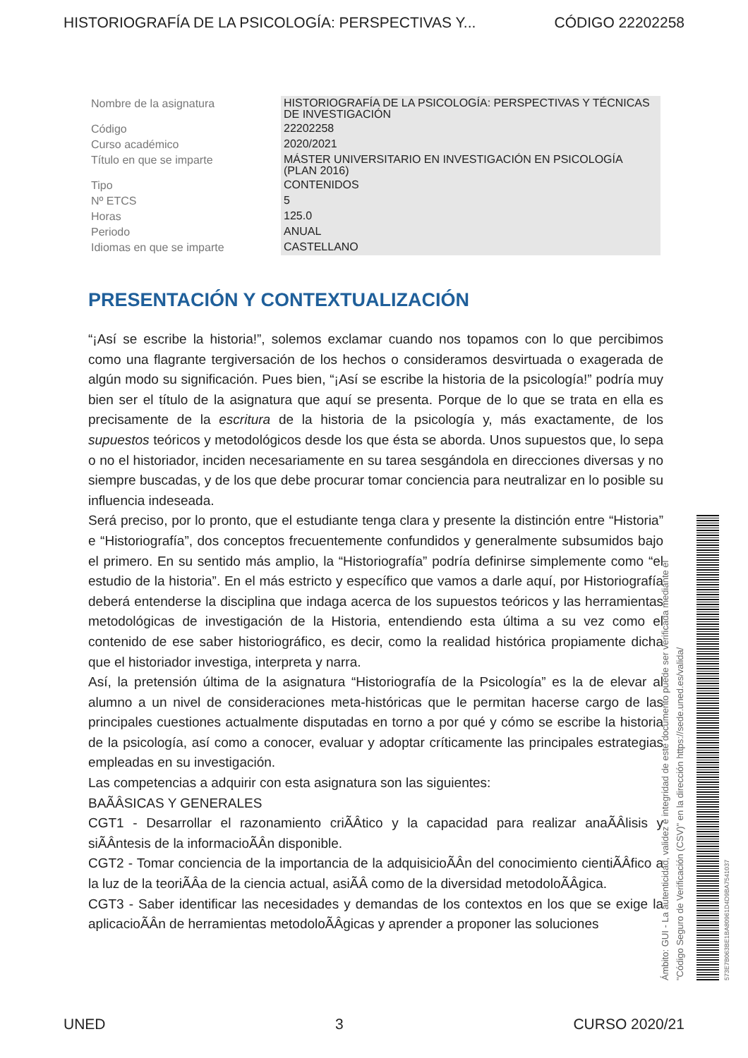HISTORIOGRAFÍA DE LA PSICOLOGÍA: PERSPECTIVAS Y... CÓDIGO 22202258
| Nombre de la asignatura | HISTORIOGRAFÍA DE LA PSICOLOGÍA: PERSPECTIVAS Y TÉCNICAS DE INVESTIGACIÓN |
| Código | 22202258 |
| Curso académico | 2020/2021 |
| Título en que se imparte | MÁSTER UNIVERSITARIO EN INVESTIGACIÓN EN PSICOLOGÍA (PLAN 2016) |
| Tipo | CONTENIDOS |
| Nº ETCS | 5 |
| Horas | 125.0 |
| Periodo | ANUAL |
| Idiomas en que se imparte | CASTELLANO |
PRESENTACIÓN Y CONTEXTUALIZACIÓN
“¡Así se escribe la historia!”, solemos exclamar cuando nos topamos con lo que percibimos como una flagrante tergiversación de los hechos o consideramos desvirtuada o exagerada de algún modo su significación. Pues bien, “¡Así se escribe la historia de la psicología!” podría muy bien ser el título de la asignatura que aquí se presenta. Porque de lo que se trata en ella es precisamente de la escritura de la historia de la psicología y, más exactamente, de los supuestos teóricos y metodológicos desde los que ésta se aborda. Unos supuestos que, lo sepa o no el historiador, inciden necesariamente en su tarea sesgándola en direcciones diversas y no siempre buscadas, y de los que debe procurar tomar conciencia para neutralizar en lo posible su influencia indeseada.
Será preciso, por lo pronto, que el estudiante tenga clara y presente la distinción entre “Historia” e “Historiografía”, dos conceptos frecuentemente confundidos y generalmente subsumidos bajo el primero. En su sentido más amplio, la “Historiografía” podría definirse simplemente como “el estudio de la historia”. En el más estricto y específico que vamos a darle aquí, por Historiografía deberá entenderse la disciplina que indaga acerca de los supuestos teóricos y las herramientas metodológicas de investigación de la Historia, entendiendo esta última a su vez como el contenido de ese saber historiográfico, es decir, como la realidad histórica propiamente dicha que el historiador investiga, interpreta y narra.
Así, la pretensión última de la asignatura “Historiografía de la Psicología” es la de elevar al alumno a un nivel de consideraciones meta-históricas que le permitan hacerse cargo de las principales cuestiones actualmente disputadas en torno a por qué y cómo se escribe la historia de la psicología, así como a conocer, evaluar y adoptar críticamente las principales estrategias empleadas en su investigación.
Las competencias a adquirir con esta asignatura son las siguientes:
BAÃÂSICAS Y GENERALES
CGT1 - Desarrollar el razonamiento criÃÂtico y la capacidad para realizar anaÃÂlisis y siÃÂntesis de la informacioÃÂn disponible.
CGT2 - Tomar conciencia de la importancia de la adquisicioÃÂn del conocimiento cientiÃÂfico a la luz de la teoriÃÂa de la ciencia actual, asiÃÂ como de la diversidad metodoloÃÂgica.
CGT3 - Saber identificar las necesidades y demandas de los contextos en los que se exige la aplicacioÃÂn de herramientas metodoloÃÂgicas y aprender a proponer las soluciones
Ámbito: GUI - La autenticidad, validez e integridad de este documento puede ser verificada mediante el
"Código Seguro de Verificación (CSV)" en la dirección https://sede.uned.es/valida/
573E7B063BE1BA80961D4D9BA7541037
UNED 3 CURSO 2020/21